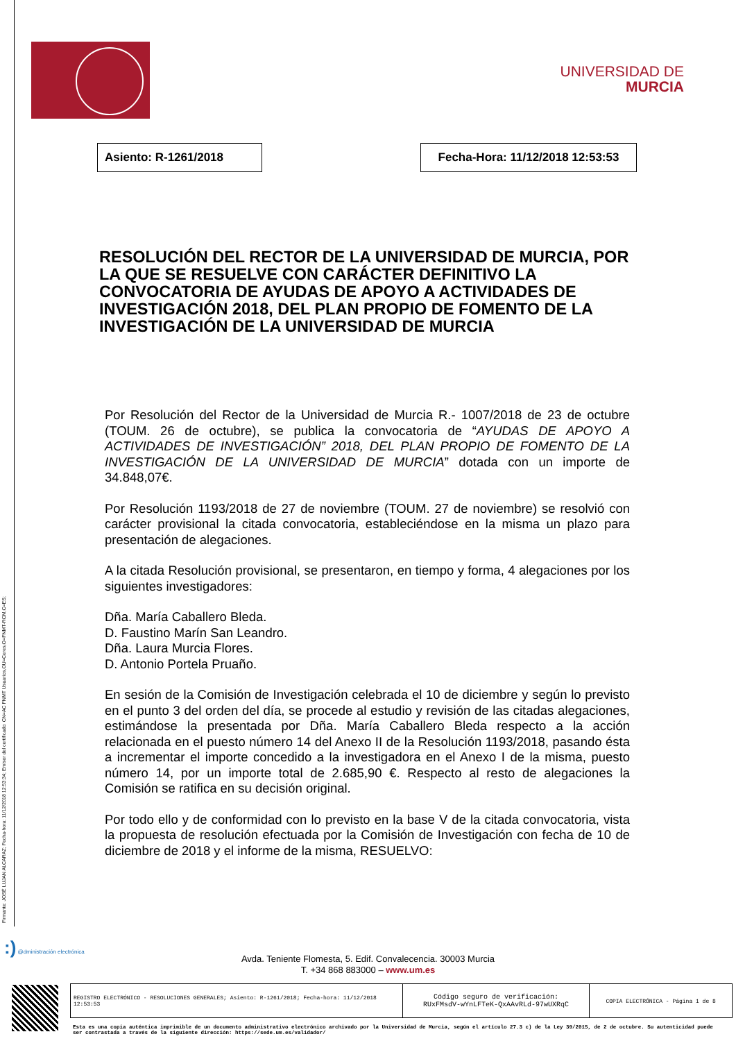Firmante: JOSÉ LUJAN ALCARAZ; Fecha-hora: 11/12/2018 12:53:34; Emisor del certificado: CN=AC FNMT Usuarios,OU=Ceres,O=FNMT-RCM,C=ES;
UNIVERSIDAD DE
MURCIA
Asiento: R-1261/2018
Fecha-Hora: 11/12/2018 12:53:53
RESOLUCIÓN DEL RECTOR DE LA UNIVERSIDAD DE MURCIA, POR LA QUE SE RESUELVE CON CARÁCTER DEFINITIVO LA CONVOCATORIA DE AYUDAS DE APOYO A ACTIVIDADES DE INVESTIGACIÓN 2018, DEL PLAN PROPIO DE FOMENTO DE LA INVESTIGACIÓN DE LA UNIVERSIDAD DE MURCIA
Por Resolución del Rector de la Universidad de Murcia R.- 1007/2018 de 23 de octubre (TOUM. 26 de octubre), se publica la convocatoria de “AYUDAS DE APOYO A ACTIVIDADES DE INVESTIGACIÓN” 2018, DEL PLAN PROPIO DE FOMENTO DE LA INVESTIGACIÓN DE LA UNIVERSIDAD DE MURCIA” dotada con un importe de 34.848,07€.
Por Resolución 1193/2018 de 27 de noviembre (TOUM. 27 de noviembre) se resolvió con carácter provisional la citada convocatoria, estableciéndose en la misma un plazo para presentación de alegaciones.
A la citada Resolución provisional, se presentaron, en tiempo y forma, 4 alegaciones por los siguientes investigadores:
Dña. María Caballero Bleda.
D. Faustino Marín San Leandro.
Dña. Laura Murcia Flores.
D. Antonio Portela Pruaño.
En sesión de la Comisión de Investigación celebrada el 10 de diciembre y según lo previsto en el punto 3 del orden del día, se procede al estudio y revisión de las citadas alegaciones, estimándose la presentada por Dña. María Caballero Bleda respecto a la acción relacionada en el puesto número 14 del Anexo II de la Resolución 1193/2018, pasando ésta a incrementar el importe concedido a la investigadora en el Anexo I de la misma, puesto número 14, por un importe total de 2.685,90 €. Respecto al resto de alegaciones la Comisión se ratifica en su decisión original.
Por todo ello y de conformidad con lo previsto en la base V de la citada convocatoria, vista la propuesta de resolución efectuada por la Comisión de Investigación con fecha de 10 de diciembre de 2018 y el informe de la misma, RESUELVO:
:) @dministración electrónica
Avda. Teniente Flomesta, 5. Edif. Convalecencia. 30003 Murcia
T. +34 868 883000 – www.um.es
| REGISTRO ELECTRÓNICO - RESOLUCIONES GENERALES; Asiento: R-1261/2018; Fecha-hora: 11/12/2018 12:53:53 | Código seguro de verificación: RUxFMsdV-wYnLFTeK-QxAAvRLd-97wUXRqC | COPIA ELECTRÓNICA - Página 1 de 8 |
Esta es una copia auténtica imprimible de un documento administrativo electrónico archivado por la Universidad de Murcia, según el artículo 27.3 c) de la Ley 39/2015, de 2 de octubre. Su autenticidad puede ser contrastada a través de la siguiente dirección: https://sede.um.es/validador/